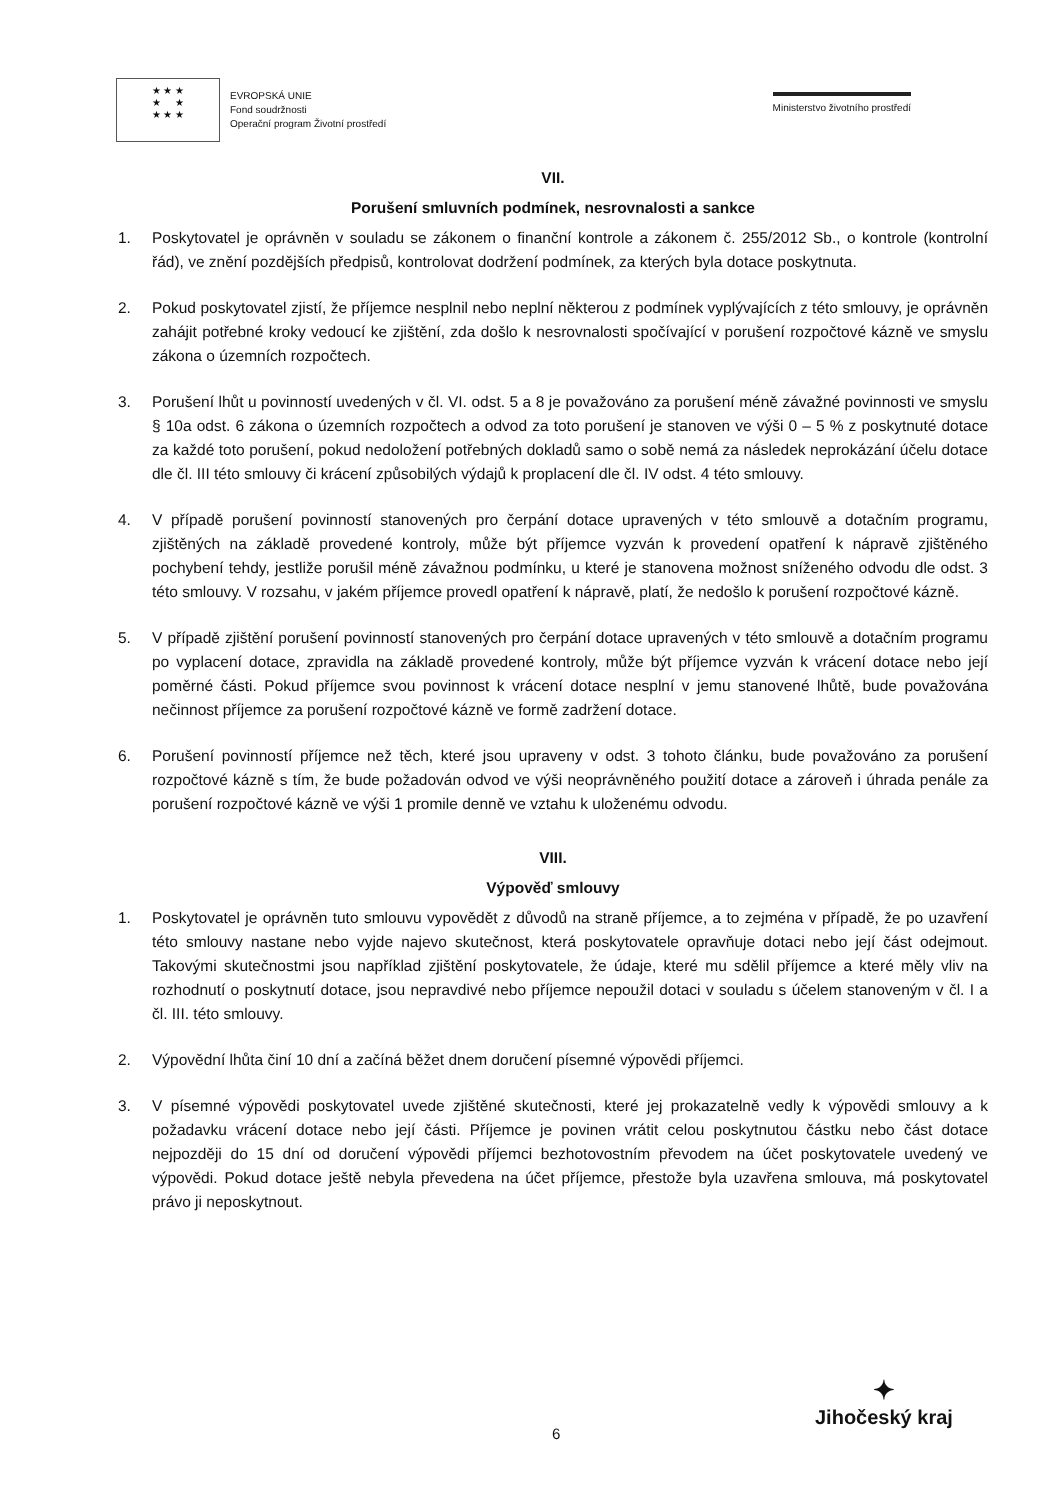★ ★ ★
★ ★
★ ★ ★
EVROPSKÁ UNIE
Fond soudržnosti
Operační program Životní prostředí
Ministerstvo životního prostředí
VII.
Porušení smluvních podmínek, nesrovnalosti a sankce
1. Poskytovatel je oprávněn v souladu se zákonem o finanční kontrole a zákonem č. 255/2012 Sb., o kontrole (kontrolní řád), ve znění pozdějších předpisů, kontrolovat dodržení podmínek, za kterých byla dotace poskytnuta.
2. Pokud poskytovatel zjistí, že příjemce nesplnil nebo neplní některou z podmínek vyplývajících z této smlouvy, je oprávněn zahájit potřebné kroky vedoucí ke zjištění, zda došlo k nesrovnalosti spočívající v porušení rozpočtové kázně ve smyslu zákona o územních rozpočtech.
3. Porušení lhůt u povinností uvedených v čl. VI. odst. 5 a 8 je považováno za porušení méně závažné povinnosti ve smyslu § 10a odst. 6 zákona o územních rozpočtech a odvod za toto porušení je stanoven ve výši 0 – 5 % z poskytnuté dotace za každé toto porušení, pokud nedoložení potřebných dokladů samo o sobě nemá za následek neprokázání účelu dotace dle čl. III této smlouvy či krácení způsobilých výdajů k proplacení dle čl. IV odst. 4 této smlouvy.
4. V případě porušení povinností stanovených pro čerpání dotace upravených v této smlouvě a dotačním programu, zjištěných na základě provedené kontroly, může být příjemce vyzván k provedení opatření k nápravě zjištěného pochybení tehdy, jestliže porušil méně závažnou podmínku, u které je stanovena možnost sníženého odvodu dle odst. 3 této smlouvy. V rozsahu, v jakém příjemce provedl opatření k nápravě, platí, že nedošlo k porušení rozpočtové kázně.
5. V případě zjištění porušení povinností stanovených pro čerpání dotace upravených v této smlouvě a dotačním programu po vyplacení dotace, zpravidla na základě provedené kontroly, může být příjemce vyzván k vrácení dotace nebo její poměrné části. Pokud příjemce svou povinnost k vrácení dotace nesplní v jemu stanovené lhůtě, bude považována nečinnost příjemce za porušení rozpočtové kázně ve formě zadržení dotace.
6. Porušení povinností příjemce než těch, které jsou upraveny v odst. 3 tohoto článku, bude považováno za porušení rozpočtové kázně s tím, že bude požadován odvod ve výši neoprávněného použití dotace a zároveň i úhrada penále za porušení rozpočtové kázně ve výši 1 promile denně ve vztahu k uloženému odvodu.
VIII.
Výpověď smlouvy
1. Poskytovatel je oprávněn tuto smlouvu vypovědět z důvodů na straně příjemce, a to zejména v případě, že po uzavření této smlouvy nastane nebo vyjde najevo skutečnost, která poskytovatele opravňuje dotaci nebo její část odejmout. Takovými skutečnostmi jsou například zjištění poskytovatele, že údaje, které mu sdělil příjemce a které měly vliv na rozhodnutí o poskytnutí dotace, jsou nepravdivé nebo příjemce nepoužil dotaci v souladu s účelem stanoveným v čl. I a čl. III. této smlouvy.
2. Výpovědní lhůta činí 10 dní a začíná běžet dnem doručení písemné výpovědi příjemci.
3. V písemné výpovědi poskytovatel uvede zjištěné skutečnosti, které jej prokazatelně vedly k výpovědi smlouvy a k požadavku vrácení dotace nebo její části. Příjemce je povinen vrátit celou poskytnutou částku nebo část dotace nejpozději do 15 dní od doručení výpovědi příjemci bezhotovostním převodem na účet poskytovatele uvedený ve výpovědi. Pokud dotace ještě nebyla převedena na účet příjemce, přestože byla uzavřena smlouva, má poskytovatel právo ji neposkytnout.
6
✦
Jihočeský kraj